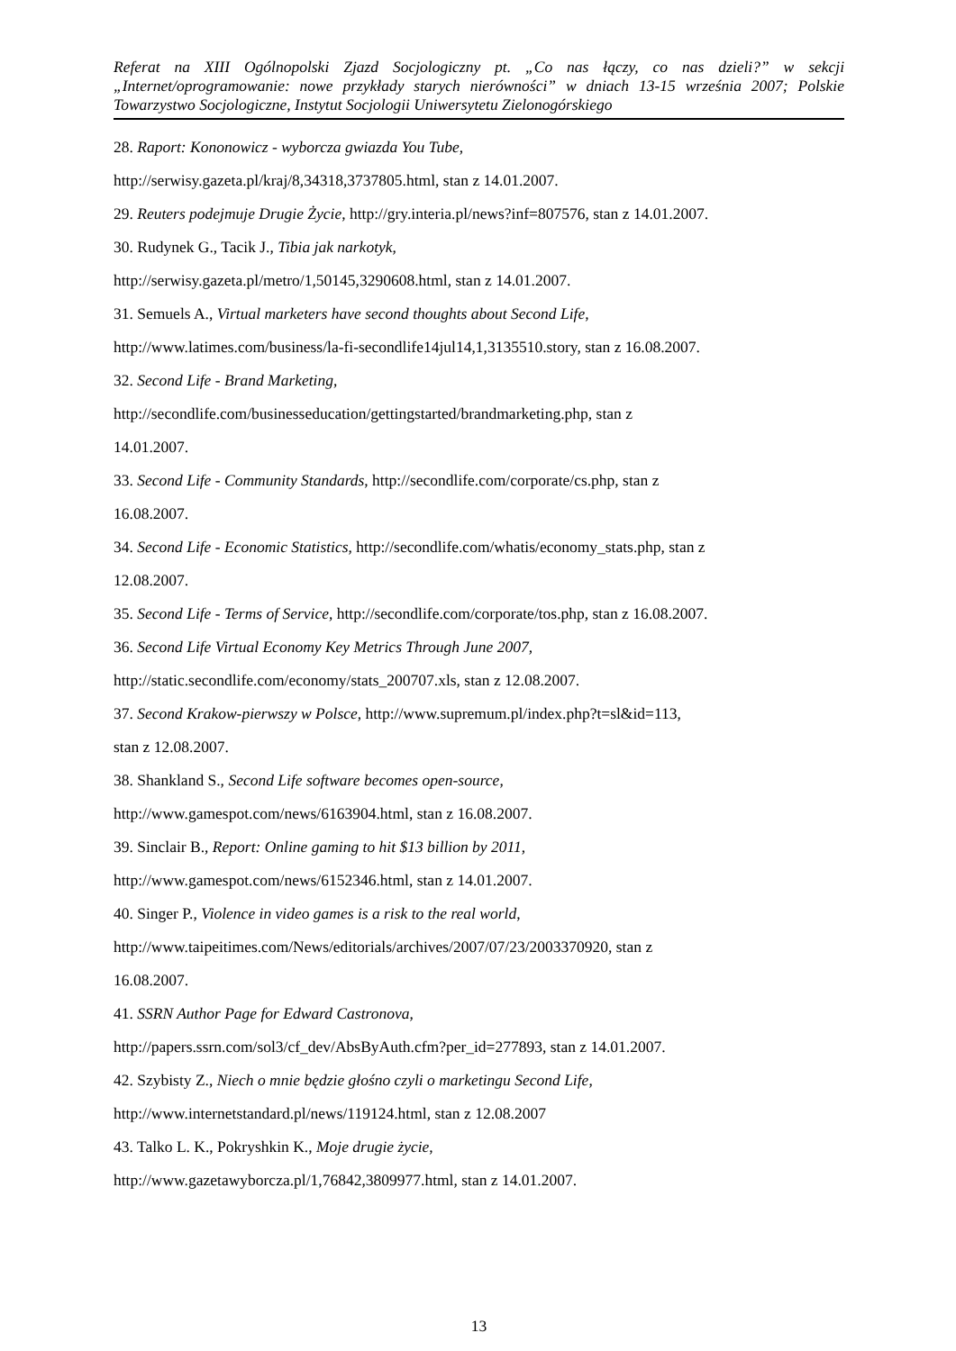Referat na XIII Ogólnopolski Zjazd Socjologiczny pt. „Co nas łączy, co nas dzieli?” w sekcji „Internet/oprogramowanie: nowe przykłady starych nierówności” w dniach 13-15 września 2007; Polskie Towarzystwo Socjologiczne, Instytut Socjologii Uniwersytetu Zielonogórskiego
28. Raport: Kononowicz - wyborcza gwiazda You Tube,
http://serwisy.gazeta.pl/kraj/8,34318,3737805.html, stan z 14.01.2007.
29. Reuters podejmuje Drugie Życie, http://gry.interia.pl/news?inf=807576, stan z 14.01.2007.
30. Rudynek G., Tacik J., Tibia jak narkotyk,
http://serwisy.gazeta.pl/metro/1,50145,3290608.html, stan z 14.01.2007.
31. Semuels A., Virtual marketers have second thoughts about Second Life,
http://www.latimes.com/business/la-fi-secondlife14jul14,1,3135510.story, stan z 16.08.2007.
32. Second Life - Brand Marketing,
http://secondlife.com/businesseducation/gettingstarted/brandmarketing.php, stan z
14.01.2007.
33. Second Life - Community Standards, http://secondlife.com/corporate/cs.php, stan z
16.08.2007.
34. Second Life - Economic Statistics, http://secondlife.com/whatis/economy_stats.php, stan z
12.08.2007.
35. Second Life - Terms of Service, http://secondlife.com/corporate/tos.php, stan z 16.08.2007.
36. Second Life Virtual Economy Key Metrics Through June 2007,
http://static.secondlife.com/economy/stats_200707.xls, stan z 12.08.2007.
37. Second Krakow-pierwszy w Polsce, http://www.supremum.pl/index.php?t=sl&id=113,
stan z 12.08.2007.
38. Shankland S., Second Life software becomes open-source,
http://www.gamespot.com/news/6163904.html, stan z 16.08.2007.
39. Sinclair B., Report: Online gaming to hit $13 billion by 2011,
http://www.gamespot.com/news/6152346.html, stan z 14.01.2007.
40. Singer P., Violence in video games is a risk to the real world,
http://www.taipeitimes.com/News/editorials/archives/2007/07/23/2003370920, stan z
16.08.2007.
41. SSRN Author Page for Edward Castronova,
http://papers.ssrn.com/sol3/cf_dev/AbsByAuth.cfm?per_id=277893, stan z 14.01.2007.
42. Szybisty Z., Niech o mnie będzie głośno czyli o marketingu Second Life,
http://www.internetstandard.pl/news/119124.html, stan z 12.08.2007
43. Talko L. K., Pokryshkin K., Moje drugie życie,
http://www.gazetawyborcza.pl/1,76842,3809977.html, stan z 14.01.2007.
13